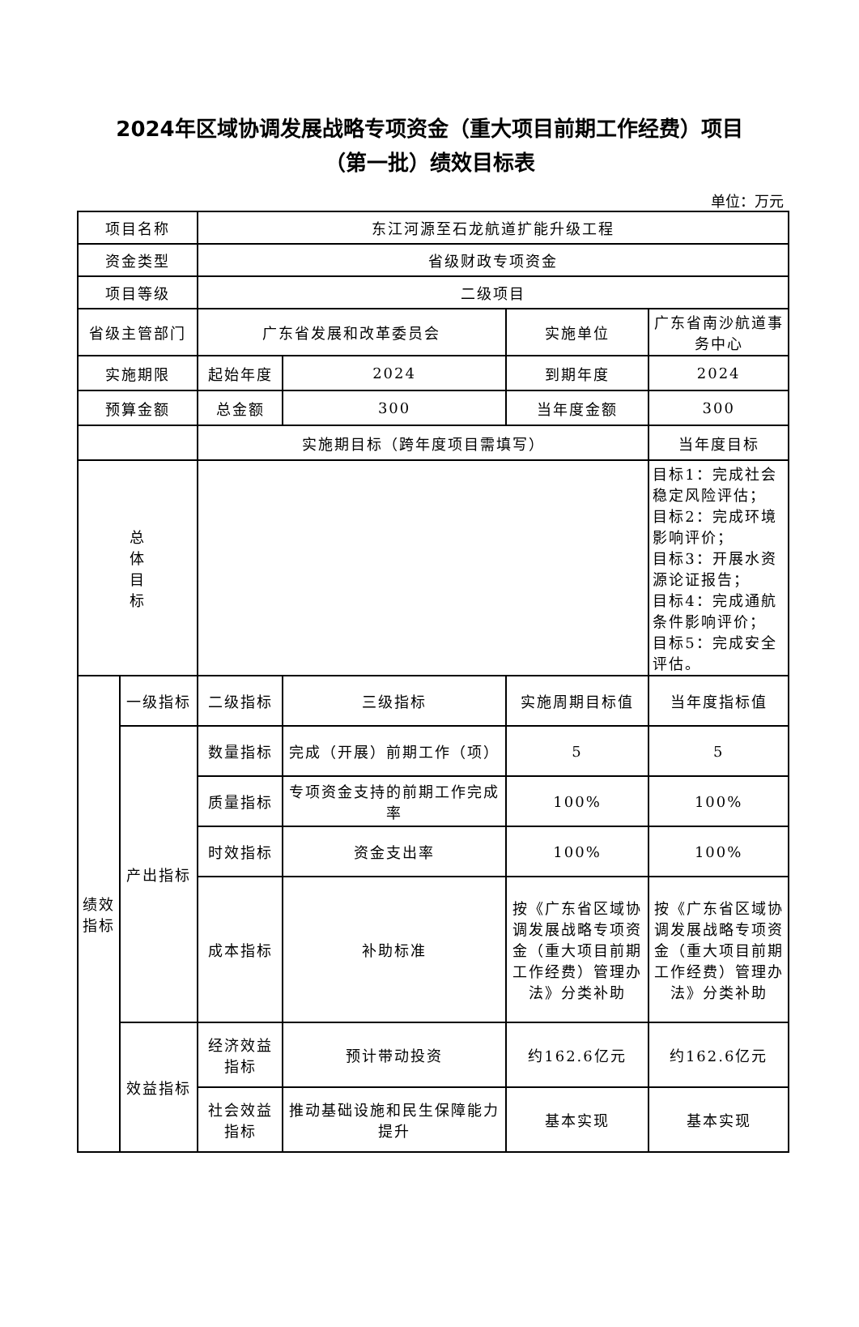2024年区域协调发展战略专项资金（重大项目前期工作经费）项目
（第一批）绩效目标表
单位：万元
| 项目名称 | | 东江河源至石龙航道扩能升级工程 | | | |
| 资金类型 | | 省级财政专项资金 | | | |
| 项目等级 | | 二级项目 | | | |
| 省级主管部门 | | 广东省发展和改革委员会 | | 实施单位 | 广东省南沙航道事务中心 |
| 实施期限 | | 起始年度 | 2024 | 到期年度 | 2024 |
| 预算金额 | | 总金额 | 300 | 当年度金额 | 300 |
| | | 实施期目标（跨年度项目需填写） | | | 当年度目标 |
| 总 体 目 标 | | | | | 目标1：完成社会稳定风险评估； 目标2：完成环境影响评价； 目标3：开展水资源论证报告； 目标4：完成通航条件影响评价； 目标5：完成安全评估。 |
| 绩效指标 | 一级指标 | 二级指标 | 三级指标 | 实施周期目标值 | 当年度指标值 |
| | 产出指标 | 数量指标 | 完成（开展）前期工作（项） | 5 | 5 |
| | | 质量指标 | 专项资金支持的前期工作完成率 | 100% | 100% |
| | | 时效指标 | 资金支出率 | 100% | 100% |
| | | 成本指标 | 补助标准 | 按《广东省区域协调发展战略专项资金（重大项目前期工作经费）管理办法》分类补助 | 按《广东省区域协调发展战略专项资金（重大项目前期工作经费）管理办法》分类补助 |
| | 效益指标 | 经济效益指标 | 预计带动投资 | 约162.6亿元 | 约162.6亿元 |
| | | 社会效益指标 | 推动基础设施和民生保障能力提升 | 基本实现 | 基本实现 |